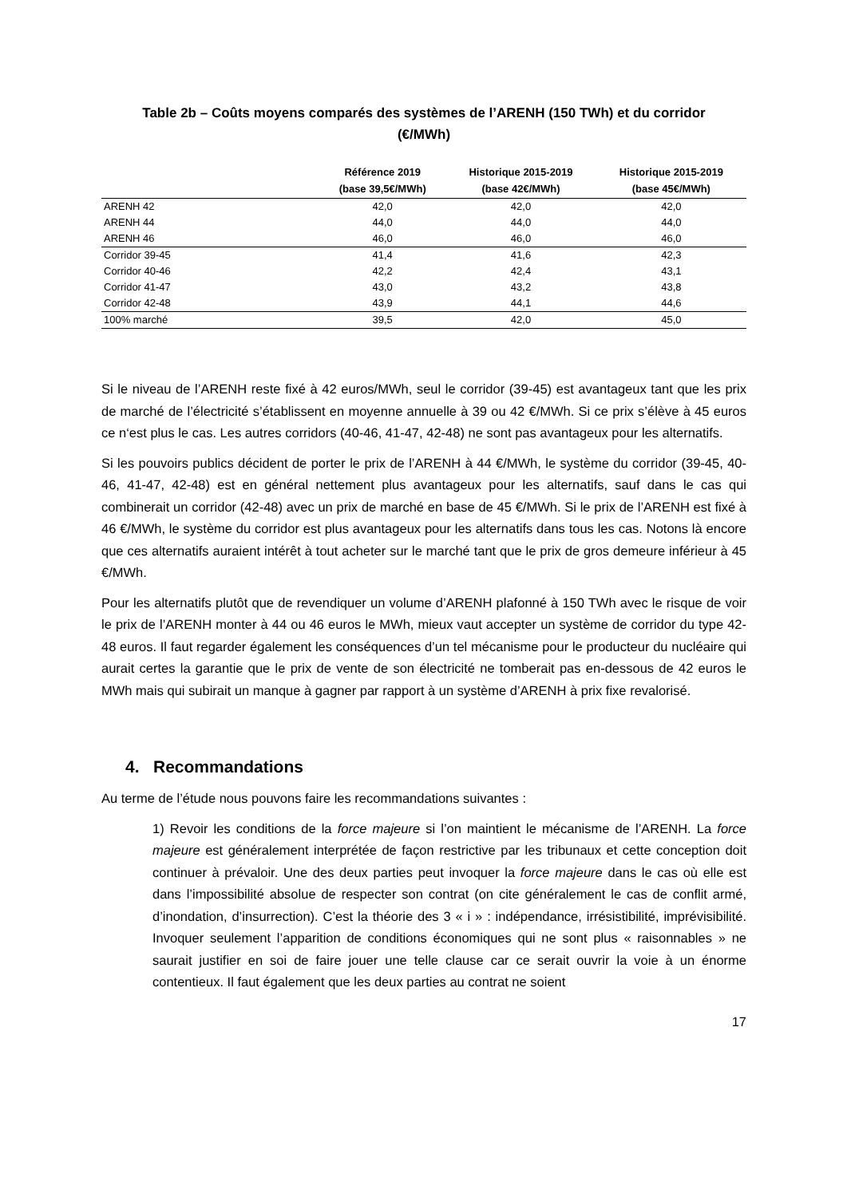Table 2b – Coûts moyens comparés des systèmes de l’ARENH (150 TWh) et du corridor
(€/MWh)
| | Référence 2019 (base 39,5€/MWh) | Historique 2015-2019 (base 42€/MWh) | Historique 2015-2019 (base 45€/MWh) |
| --- | --- | --- | --- |
| ARENH 42 | 42,0 | 42,0 | 42,0 |
| ARENH 44 | 44,0 | 44,0 | 44,0 |
| ARENH 46 | 46,0 | 46,0 | 46,0 |
| Corridor 39-45 | 41,4 | 41,6 | 42,3 |
| Corridor 40-46 | 42,2 | 42,4 | 43,1 |
| Corridor 41-47 | 43,0 | 43,2 | 43,8 |
| Corridor 42-48 | 43,9 | 44,1 | 44,6 |
| 100% marché | 39,5 | 42,0 | 45,0 |
Si le niveau de l’ARENH reste fixé à 42 euros/MWh, seul le corridor (39-45) est avantageux tant que les prix de marché de l’électricité s’établissent en moyenne annuelle à 39 ou 42 €/MWh. Si ce prix s’élève à 45 euros ce n‘est plus le cas. Les autres corridors (40-46, 41-47, 42-48) ne sont pas avantageux pour les alternatifs.
Si les pouvoirs publics décident de porter le prix de l’ARENH à 44 €/MWh, le système du corridor (39-45, 40-46, 41-47, 42-48) est en général nettement plus avantageux pour les alternatifs, sauf dans le cas qui combinerait un corridor (42-48) avec un prix de marché en base de 45 €/MWh. Si le prix de l’ARENH est fixé à 46 €/MWh, le système du corridor est plus avantageux pour les alternatifs dans tous les cas. Notons là encore que ces alternatifs auraient intérêt à tout acheter sur le marché tant que le prix de gros demeure inférieur à 45 €/MWh.
Pour les alternatifs plutôt que de revendiquer un volume d’ARENH plafonné à 150 TWh avec le risque de voir le prix de l’ARENH monter à 44 ou 46 euros le MWh, mieux vaut accepter un système de corridor du type 42-48 euros. Il faut regarder également les conséquences d’un tel mécanisme pour le producteur du nucléaire qui aurait certes la garantie que le prix de vente de son électricité ne tomberait pas en-dessous de 42 euros le MWh mais qui subirait un manque à gagner par rapport à un système d’ARENH à prix fixe revalorisé.
4. Recommandations
Au terme de l’étude nous pouvons faire les recommandations suivantes :
1) Revoir les conditions de la force majeure si l’on maintient le mécanisme de l’ARENH. La force majeure est généralement interprétée de façon restrictive par les tribunaux et cette conception doit continuer à prévaloir. Une des deux parties peut invoquer la force majeure dans le cas où elle est dans l’impossibilité absolue de respecter son contrat (on cite généralement le cas de conflit armé, d’inondation, d’insurrection). C’est la théorie des 3 « i » : indépendance, irrésistibilité, imprévisibilité. Invoquer seulement l’apparition de conditions économiques qui ne sont plus « raisonnables » ne saurait justifier en soi de faire jouer une telle clause car ce serait ouvrir la voie à un énorme contentieux. Il faut également que les deux parties au contrat ne soient
17